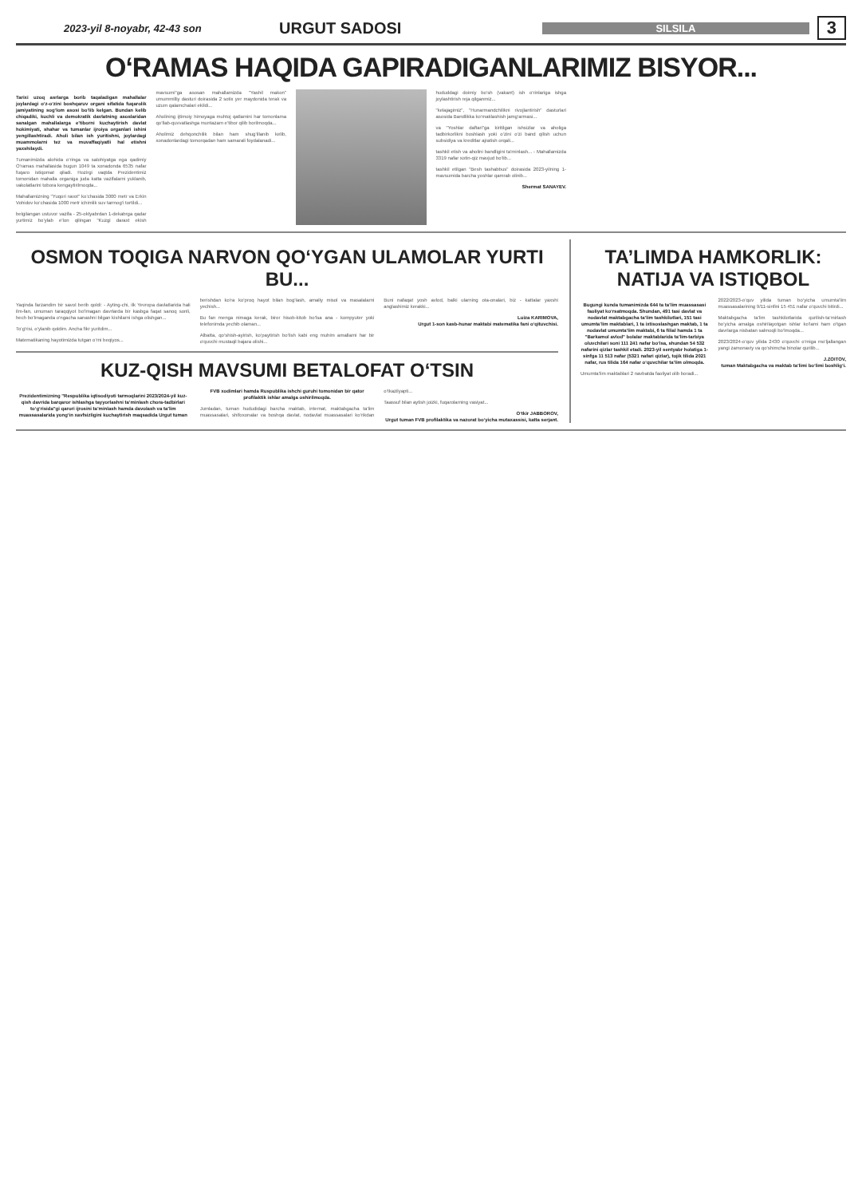2023-yil 8-noyabr, 42-43 son
URGUT SADOSI
SILSILA
3
O‘RAMAS HAQIDA GAPIRADIGANLARIMIZ BISYOR...
Tarixi uzoq asrlarga borib taqaladigan mahallalar joylardagi o‘z-o‘zini boshqaruv organi sifatida fuqarolik jamiyatining sog‘lom asosi bo‘lib kelgan. Bundan kelib chiqadiki, kuchli va demokratik davlatning asoslaridan sanalgan mahallalarga e’tiborni kuchaytirish davlat hokimiyati, shahar va tumanlar ijroiya organlari ishini yengillashtiradi. Aholi bilan ish yuritishni, joylardagi muammolarni tez va muvaffaqiyatli hal etishni yaxshilaydi.
Tumanimizda alohida o‘ringa va salohiyatga ega qadimiy O‘ramas mahallasida bugun 1049 ta xonadonda 6535 nafar fuqaro istiqomat qiladi. Hozirgi vaqtda Prezidentimiz tomonidan mahalla organiga juda katta vazifalarni yuklanib, vakolatlarini tobora kengaytirilmoqda...
Mahallamizning "Yuqori ravot" ko‘chasida 3000 metr va Erkin Vohidov ko‘chasida 1000 metr ichimlik suv tarmog‘i tortildi...
belgilangan ustuvor vazifa - 25-oktyabrdan 1-dekabrga qadar yurtimiz bo‘ylab e’lon qilingan "Kuzgi daraxt ekish mavsumi"ga asosan mahallamizda "Yashil makon" umummilliy dasturi doirasida 2 sotix yer maydonida terak va uzum qalamchalari ekildi...
Aholining ijtimoiy himoyaga muhtoj qatlamini har tomonlama qo‘llab-quvvatlashga muntazam e’tibor qilib borilmoqda...
Aholimiz dehqonchilik bilan ham shug‘illanib kelib, xonadonlardagi tomorqadan ham samarali foydalanadi...
hududdagi doimiy bo‘sh (vakant) ish o‘rinlariga ishga joylashtirish reja qilganmiz...
"kelajagimiz", "Hunarmandchilikni rivojlantirish" dasturlari asosida Bandlikka ko‘maklashish jamg‘armasi...
va "Yoshlar daftari"ga kiritilgan ishsizlar va aholiga tadbirkorlikni boshlash yoki o‘zini o‘zi band qilish uchun subsidiya va kreditlar ajratish orqali...
tashkil etish va aholini bandligini ta’minlash... - Mahallamizda 3319 nafar xotin-qiz mavjud bo‘lib...
tashkil etilgan "Besh tashabbus" doirasida 2023-yilning 1-mavsumida barcha yoshlar qamrab olinib...
Shermat SANAYEV.
OSMON TOQIGA NARVON QO‘YGAN ULAMOLAR YURTI BU...
Yaqinda farzandim bir savol berib qoldi: - Ayting-chi, ilk Yevropa davlatlarida hali ilm-fan, umuman taraqqiyot bo‘lmagan davrlarda bir kasbga faqat sanoq sonli, hech bo‘lmaganda o‘ngacha sanashni bilgan kishilarni ishga olishgan...
To‘g‘risi, o‘ylanib qoldim. Ancha fikr yuritdim...
Matematikaning hayotimizda tutgan o‘rni beqiyos...
berishdan ko‘ra ko‘proq hayot bilan bog‘lash, amaliy misol va masalalarni yechish...
Bu fan menga nimaga kerak, biror hisob-kitob bo‘lsa ana - kompyuter yoki telefonimda yechib olaman...
Albatta, qo‘shish-ayirish, ko‘paytirish bo‘lish kabi eng muhim amallarni har bir o‘quvchi mustaqil bajara olishi...
Buni nafaqat yosh avlod, balki ularning ota-onalari, biz - kattalar yaxshi anglashimiz kerakki...
Luiza KARIMOVA,
Urgut 1-son kasb-hunar maktabi matematika fani o‘qituvchisi.
KUZ-QISH MAVSUMI BETALOFAT O‘TSIN
Prezidentimizning "Respublika iqtisodiyoti tarmoqlarini 2023/2024-yil kuz-qish davrida barqaror ishlashga tayyorlashni ta’minlash chora-tadbirlari to‘g‘risida"gi qarori ijrosini ta’minlash hamda davolash va ta’lim muassasalarida yong‘in xavfsizligini kuchaytirish maqsadida Urgut tuman FVB xodimlari hamda Ruspublika ishchi guruhi tomonidan bir qator profilaktik ishlar amalga oshirilmoqda.
Jumladan, tuman hududidagi barcha maktab, internat, maktabgacha ta’lim muassasalari, shifoxonalar va boshqa davlat, nodavlat muassasalari ko‘rikdan o‘tkazilyapti...
Taassuf bilan aytish joizki, fuqarolarning vasiyat...
O‘tkir JABBOROV,
Urgut tuman FVB profilaktika va nazorat bo‘yicha mutaxassisi, katta serjant.
TA’LIMDA HAMKORLIK:
NATIJA VA ISTIQBOL
Bugungi kunda tumanimizda 644 ta ta’lim muassasasi faoliyat ko‘rsatmoqda. Shundan, 491 tasi davlat va nodavlat maktabgacha ta’lim tashkilotlari, 151 tasi umumta’lim maktablari, 1 ta ixtisoslashgan maktab, 1 ta nodavlat umumta’lim maktabi, 6 ta filial hamda 1 ta "Barkamol avlod" bolalar maktablarida ta’lim-tarbiya oluvchilari soni 111 241 nafar bo‘lsa, shundan 54 532 nafarini qizlar tashkil etadi. 2023-yil sentyabr holatiga 1-sinfga 11 513 nafar (5321 nafari qizlar), tojik tilida 2021 nafar, rus tilida 164 nafar o‘quvchilar ta’lim olmoqda.
Umumta’lim maktablari 2 navbatda faoliyat olib boradi...
2022/2023-o‘quv yilida tuman bo‘yicha umumta’lim muassasalarining 9/11-sinfini 15 451 nafar o‘quvchi bitirdi...
Maktabgacha ta’lim tashkilotlarida qurilish-ta’mirlash bo‘yicha amalga oshirilayotgan ishlar ko‘lami ham o‘tgan davrlarga nisbatan salmoqli bo‘lmoqda...
2023/2024-o‘quv yilida 2430 o‘quvchi o‘rniga mo‘ljallangan yangi zamonaviy va qo‘shimcha binolar qurilib...
J.ZOITOV,
tuman Maktabgacha va maktab ta’limi bo‘limi boshlig‘i.